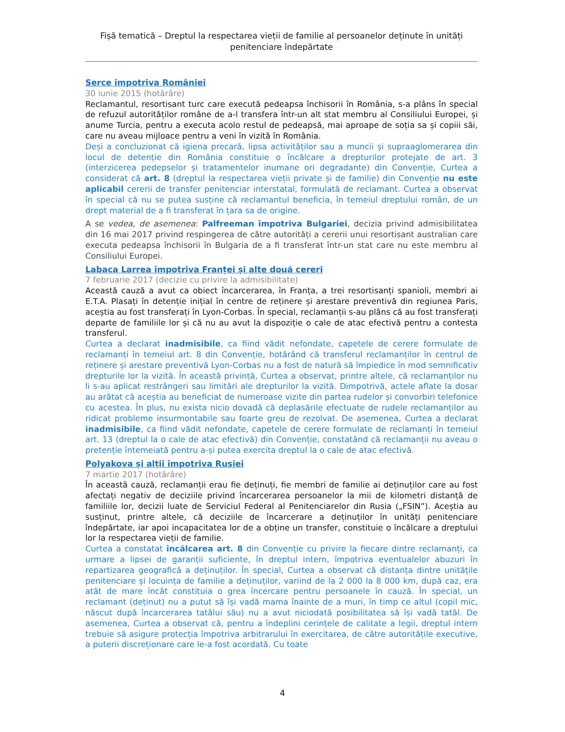Fișă tematică – Dreptul la respectarea vieții de familie al persoanelor deținute în unități penitenciare îndepărtate
Serce împotriva României
30 iunie 2015 (hotărâre)
Reclamantul, resortisant turc care execută pedeapsa închisorii în România, s-a plâns în special de refuzul autorităților române de a-l transfera într-un alt stat membru al Consiliului Europei, și anume Turcia, pentru a executa acolo restul de pedeapsă, mai aproape de soția sa și copiii săi, care nu aveau mijloace pentru a veni în vizită în România.
Deși a concluzionat că igiena precară, lipsa activităților sau a muncii și supraaglomerarea din locul de detenție din România constituie o încălcare a drepturilor protejate de art. 3 (interzicerea pedepselor și tratamentelor inumane ori degradante) din Convenție, Curtea a considerat că art. 8 (dreptul la respectarea vieții private și de familie) din Convenție nu este aplicabil cererii de transfer penitenciar interstatal, formulată de reclamant. Curtea a observat în special că nu se putea susține că reclamantul beneficia, în temeiul dreptului român, de un drept material de a fi transferat în țara sa de origine.
A se vedea, de asemenea: Palfreeman împotriva Bulgariei, decizia privind admisibilitatea din 16 mai 2017 privind respingerea de către autorități a cererii unui resortisant australian care executa pedeapsa închisorii în Bulgaria de a fi transferat într-un stat care nu este membru al Consiliului Europei.
Labaca Larrea împotriva Franței și alte două cereri
7 februarie 2017 (decizie cu privire la admisibilitate)
Această cauză a avut ca obiect încarcerarea, în Franța, a trei resortisanți spanioli, membri ai E.T.A. Plasați în detenție inițial în centre de reținere și arestare preventivă din regiunea Paris, aceștia au fost transferați în Lyon-Corbas. În special, reclamanții s-au plâns că au fost transferați departe de familiile lor și că nu au avut la dispoziție o cale de atac efectivă pentru a contesta transferul.
Curtea a declarat inadmisibile, ca fiind vădit nefondate, capetele de cerere formulate de reclamanți în temeiul art. 8 din Convenție, hotărând că transferul reclamanților în centrul de reținere și arestare preventivă Lyon-Corbas nu a fost de natură să împiedice în mod semnificativ drepturile lor la vizită. În această privință, Curtea a observat, printre altele, că reclamanților nu li s-au aplicat restrângeri sau limitări ale drepturilor la vizită. Dimpotrivă, actele aflate la dosar au arătat că aceștia au beneficiat de numeroase vizite din partea rudelor și convorbiri telefonice cu acestea. În plus, nu exista nicio dovadă că deplasările efectuate de rudele reclamanților au ridicat probleme insurmontabile sau foarte greu de rezolvat. De asemenea, Curtea a declarat inadmisibile, ca fiind vădit nefondate, capetele de cerere formulate de reclamanți în temeiul art. 13 (dreptul la o cale de atac efectivă) din Convenție, constatând că reclamanții nu aveau o pretenție întemeiată pentru a-și putea exercita dreptul la o cale de atac efectivă.
Polyakova și alții împotriva Rusiei
7 martie 2017 (hotărâre)
În această cauză, reclamanții erau fie deținuți, fie membri de familie ai deținuților care au fost afectați negativ de deciziile privind încarcerarea persoanelor la mii de kilometri distanță de familiile lor, decizii luate de Serviciul Federal al Penitenciarelor din Rusia („FSIN”). Aceștia au susținut, printre altele, că deciziile de încarcerare a deținuților în unități penitenciare îndepărtate, iar apoi incapacitatea lor de a obține un transfer, constituie o încălcare a dreptului lor la respectarea vieții de familie.
Curtea a constatat încălcarea art. 8 din Convenție cu privire la fiecare dintre reclamanți, ca urmare a lipsei de garanții suficiente, în dreptul intern, împotriva eventualelor abuzuri în repartizarea geografică a deținuților. În special, Curtea a observat că distanța dintre unitățile penitenciare și locuința de familie a deținuților, variind de la 2 000 la 8 000 km, după caz, era atât de mare încât constituia o grea încercare pentru persoanele în cauză. În special, un reclamant (deținut) nu a putut să își vadă mama înainte de a muri, în timp ce altul (copil mic, născut după încarcerarea tatălui său) nu a avut niciodată posibilitatea să își vadă tatăl. De asemenea, Curtea a observat că, pentru a îndeplini cerințele de calitate a legii, dreptul intern trebuie să asigure protecția împotriva arbitrarului în exercitarea, de către autoritățile executive, a puterii discreționare care le-a fost acordată. Cu toate
4